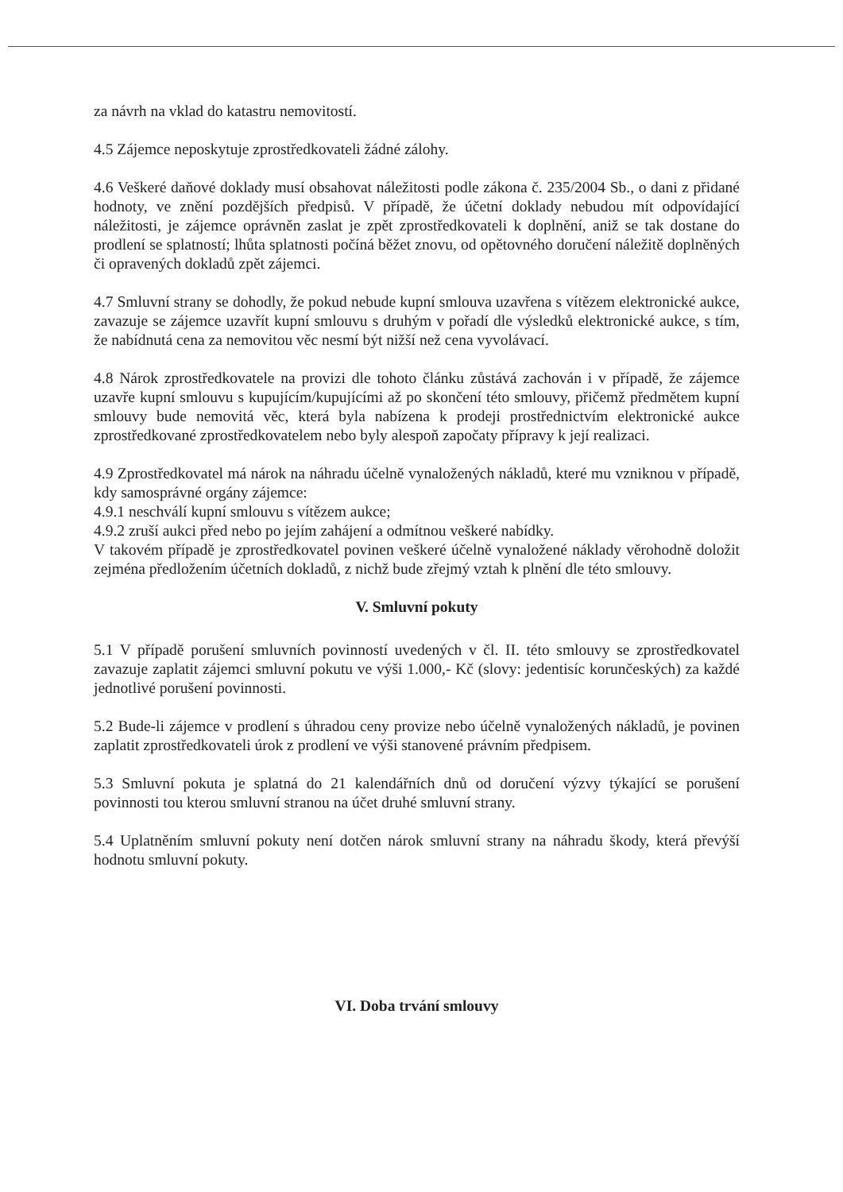za návrh na vklad do katastru nemovitostí.
4.5 Zájemce neposkytuje zprostředkovateli žádné zálohy.
4.6 Veškeré daňové doklady musí obsahovat náležitosti podle zákona č. 235/2004 Sb., o dani z přidané hodnoty, ve znění pozdějších předpisů. V případě, že účetní doklady nebudou mít odpovídající náležitosti, je zájemce oprávněn zaslat je zpět zprostředkovateli k doplnění, aniž se tak dostane do prodlení se splatností; lhůta splatnosti počíná běžet znovu, od opětovného doručení náležitě doplněných či opravených dokladů zpět zájemci.
4.7 Smluvní strany se dohodly, že pokud nebude kupní smlouva uzavřena s vítězem elektronické aukce, zavazuje se zájemce uzavřít kupní smlouvu s druhým v pořadí dle výsledků elektronické aukce, s tím, že nabídnutá cena za nemovitou věc nesmí být nižší než cena vyvolávací.
4.8 Nárok zprostředkovatele na provizi dle tohoto článku zůstává zachován i v případě, že zájemce uzavře kupní smlouvu s kupujícím/kupujícími až po skončení této smlouvy, přičemž předmětem kupní smlouvy bude nemovitá věc, která byla nabízena k prodeji prostřednictvím elektronické aukce zprostředkované zprostředkovatelem nebo byly alespoň započaty přípravy k její realizaci.
4.9 Zprostředkovatel má nárok na náhradu účelně vynaložených nákladů, které mu vzniknou v případě, kdy samosprávné orgány zájemce:
4.9.1 neschválí kupní smlouvu s vítězem aukce;
4.9.2 zruší aukci před nebo po jejím zahájení a odmítnou veškeré nabídky.
V takovém případě je zprostředkovatel povinen veškeré účelně vynaložené náklady věrohodně doložit zejména předložením účetních dokladů, z nichž bude zřejmý vztah k plnění dle této smlouvy.
V. Smluvní pokuty
5.1 V případě porušení smluvních povinností uvedených v čl. II. této smlouvy se zprostředkovatel zavazuje zaplatit zájemci smluvní pokutu ve výši 1.000,- Kč (slovy: jedentisíc korunčeských) za každé jednotlivé porušení povinnosti.
5.2 Bude-li zájemce v prodlení s úhradou ceny provize nebo účelně vynaložených nákladů, je povinen zaplatit zprostředkovateli úrok z prodlení ve výši stanovené právním předpisem.
5.3 Smluvní pokuta je splatná do 21 kalendářních dnů od doručení výzvy týkající se porušení povinnosti tou kterou smluvní stranou na účet druhé smluvní strany.
5.4 Uplatněním smluvní pokuty není dotčen nárok smluvní strany na náhradu škody, která převýší hodnotu smluvní pokuty.
VI. Doba trvání smlouvy